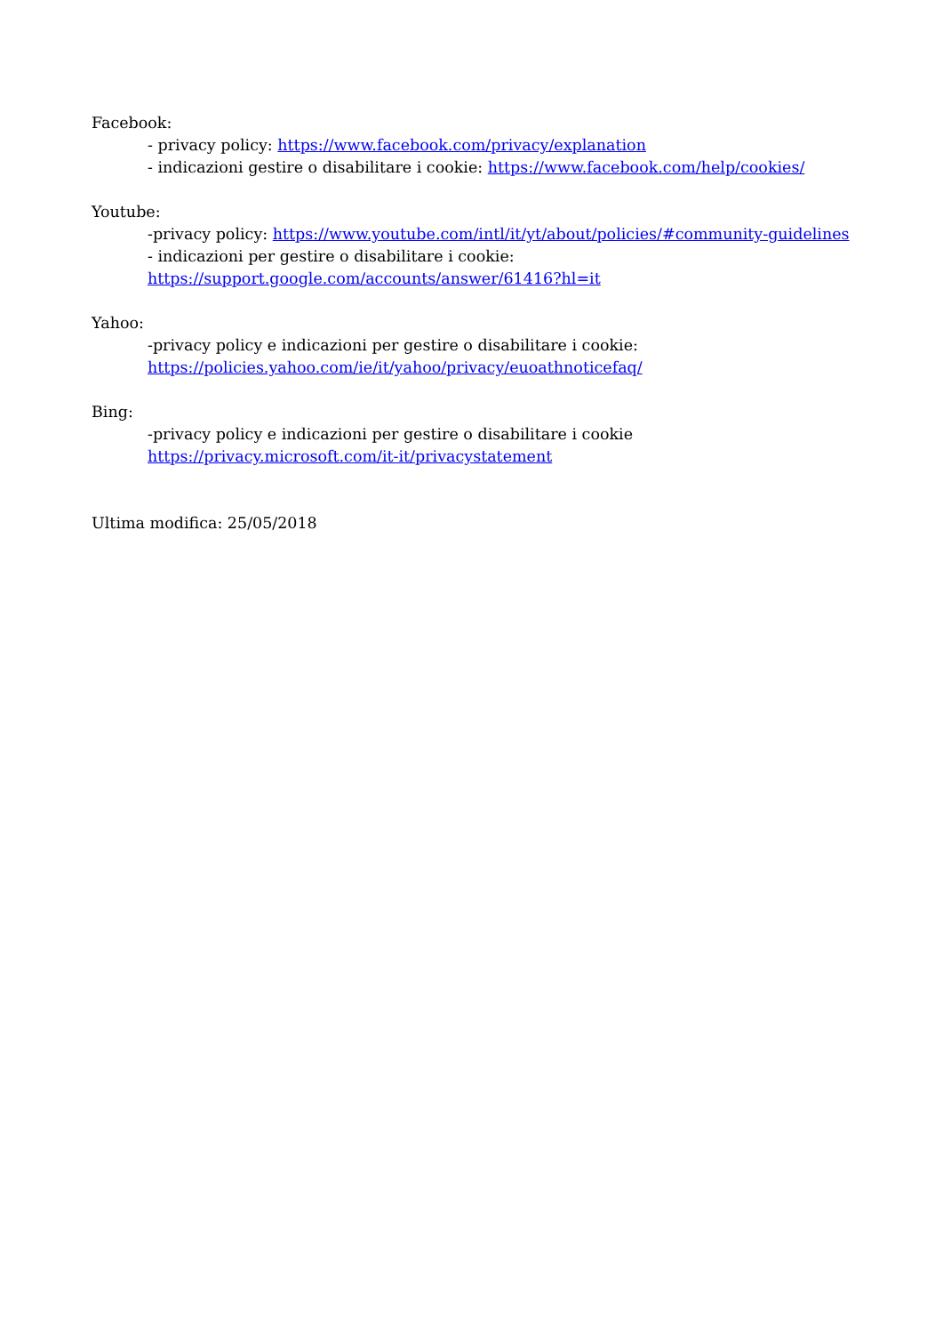Facebook:
- privacy policy: https://www.facebook.com/privacy/explanation
- indicazioni gestire o disabilitare i cookie: https://www.facebook.com/help/cookies/
Youtube:
-privacy policy: https://www.youtube.com/intl/it/yt/about/policies/#community-guidelines
- indicazioni per gestire o disabilitare i cookie:
https://support.google.com/accounts/answer/61416?hl=it
Yahoo:
-privacy policy e indicazioni per gestire o disabilitare i cookie:
https://policies.yahoo.com/ie/it/yahoo/privacy/euoathnoticefaq/
Bing:
-privacy policy e indicazioni per gestire o disabilitare i cookie
https://privacy.microsoft.com/it-it/privacystatement
Ultima modifica: 25/05/2018